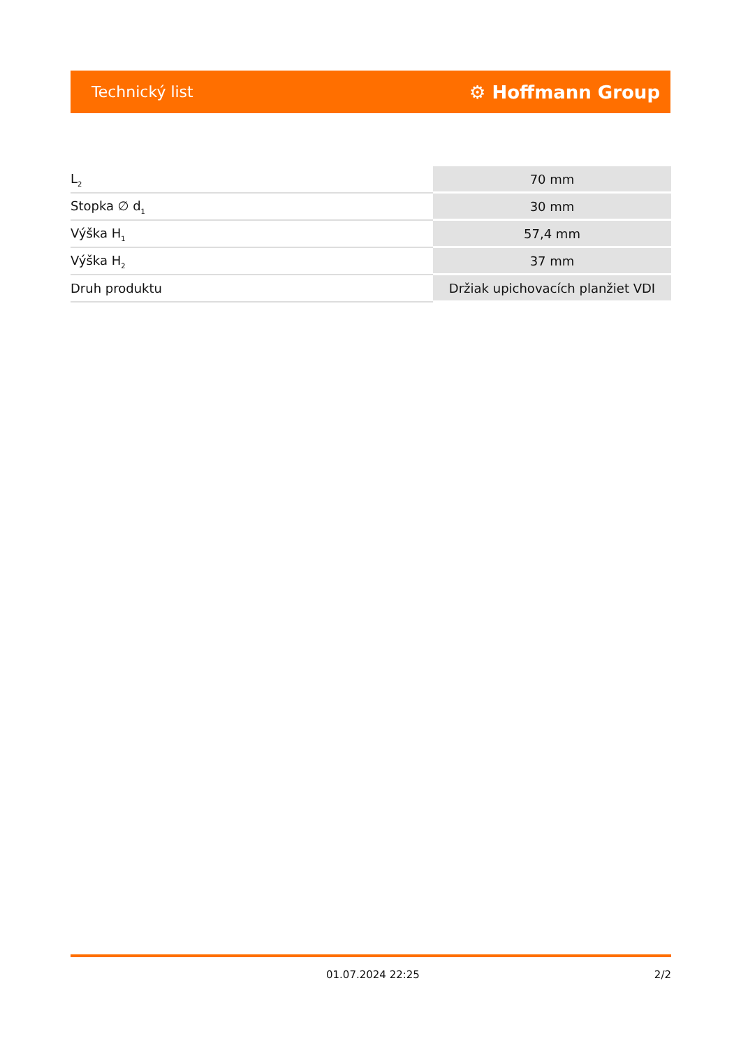Technický list ⚙ Hoffmann Group
| L<sub>2</sub> | 70 mm |
| Stopka ∅ d<sub>1</sub> | 30 mm |
| Výška H<sub>1</sub> | 57,4 mm |
| Výška H<sub>2</sub> | 37 mm |
| Druh produktu | Držiak upichovacích planžiet VDI |
01.07.2024 22:25 2/2